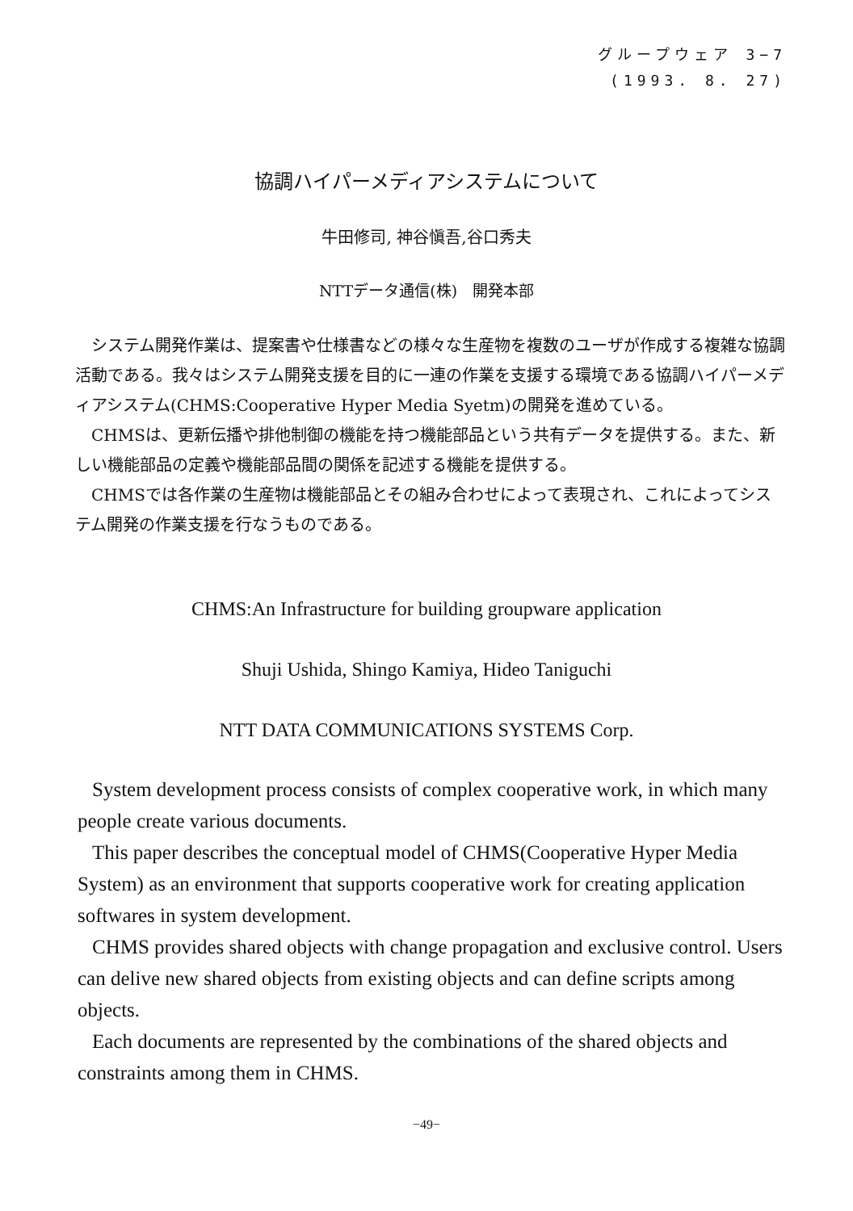グループウェア 3−7
(1993. 8. 27)
協調ハイパーメディアシステムについて
牛田修司, 神谷愼吾,谷口秀夫
NTTデータ通信(株)　開発本部
システム開発作業は、提案書や仕様書などの様々な生産物を複数のユーザが作成する複雑な協調活動である。我々はシステム開発支援を目的に一連の作業を支援する環境である協調ハイパーメディアシステム(CHMS:Cooperative Hyper Media Syetm)の開発を進めている。
CHMSは、更新伝播や排他制御の機能を持つ機能部品という共有データを提供する。また、新しい機能部品の定義や機能部品間の関係を記述する機能を提供する。
CHMSでは各作業の生産物は機能部品とその組み合わせによって表現され、これによってシステム開発の作業支援を行なうものである。
CHMS:An Infrastructure for building groupware application
Shuji Ushida, Shingo Kamiya, Hideo Taniguchi
NTT DATA COMMUNICATIONS SYSTEMS Corp.
System development process consists of complex cooperative work, in which many people create various documents.
This paper describes the conceptual model of CHMS(Cooperative Hyper Media System) as an environment that supports cooperative work for creating application softwares in system development.
CHMS provides shared objects with change propagation and exclusive control. Users can delive new shared objects from existing objects and can define scripts among objects.
Each documents are represented by the combinations of the shared objects and constraints among them in CHMS.
−49−